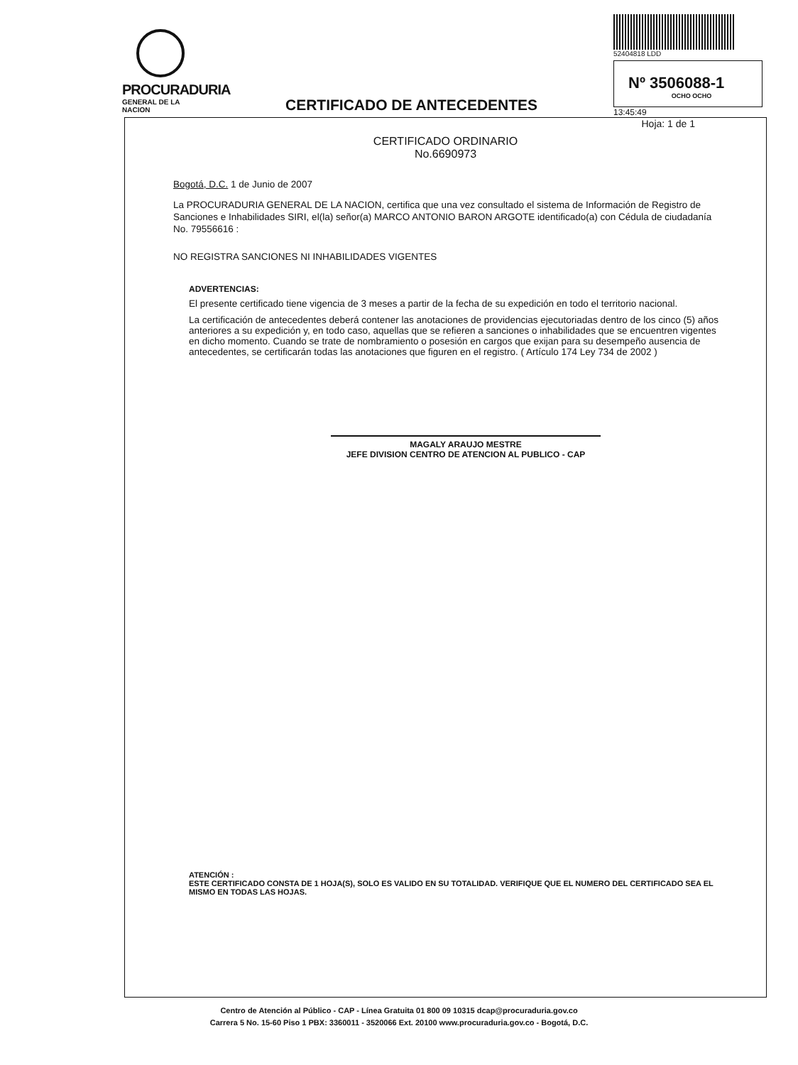PROCURADURIA
GENERAL DE LA NACION
CERTIFICADO DE ANTECEDENTES
52404818 LDD
Nº 3506088-1
OCHO OCHO
13:45:49
Hoja: 1 de 1
CERTIFICADO ORDINARIO
No.6690973
Bogotá, D.C. 1 de Junio de 2007
La PROCURADURIA GENERAL DE LA NACION, certifica que una vez consultado el sistema de Información de Registro de Sanciones e Inhabilidades SIRI, el(la) señor(a) MARCO ANTONIO BARON ARGOTE identificado(a) con Cédula de ciudadanía No. 79556616 :
NO REGISTRA SANCIONES NI INHABILIDADES VIGENTES
ADVERTENCIAS:
El presente certificado tiene vigencia de 3 meses a partir de la fecha de su expedición en todo el territorio nacional.
La certificación de antecedentes deberá contener las anotaciones de providencias ejecutoriadas dentro de los cinco (5) años anteriores a su expedición y, en todo caso, aquellas que se refieren a sanciones o inhabilidades que se encuentren vigentes en dicho momento. Cuando se trate de nombramiento o posesión en cargos que exijan para su desempeño ausencia de antecedentes, se certificarán todas las anotaciones que figuren en el registro. ( Artículo 174 Ley 734 de 2002 )
MAGALY ARAUJO MESTRE
JEFE DIVISION CENTRO DE ATENCION AL PUBLICO - CAP
ATENCIÓN :
ESTE CERTIFICADO CONSTA DE 1 HOJA(S), SOLO ES VALIDO EN SU TOTALIDAD. VERIFIQUE QUE EL NUMERO DEL CERTIFICADO SEA EL MISMO EN TODAS LAS HOJAS.
Centro de Atención al Público - CAP - Línea Gratuita 01 800 09 10315 dcap@procuraduria.gov.co
Carrera 5 No. 15-60 Piso 1 PBX: 3360011 - 3520066 Ext. 20100 www.procuraduria.gov.co - Bogotá, D.C.